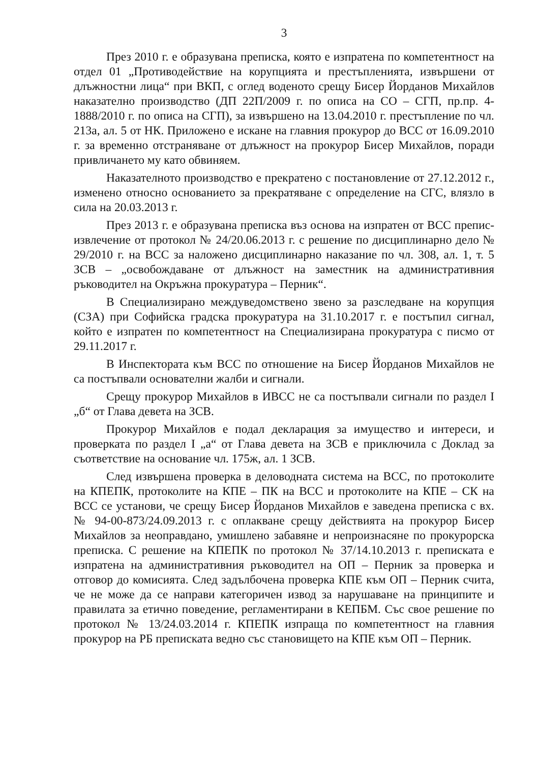3
През 2010 г. е образувана преписка, която е изпратена по компетентност на отдел 01 „Противодействие на корупцията и престъпленията, извършени от длъжностни лица“ при ВКП, с оглед воденото срещу Бисер Йорданов Михайлов наказателно производство (ДП 22П/2009 г. по описа на СО – СГП, пр.пр. 4-1888/2010 г. по описа на СГП), за извършено на 13.04.2010 г. престъпление по чл. 213а, ал. 5 от НК. Приложено е искане на главния прокурор до ВСС от 16.09.2010 г. за временно отстраняване от длъжност на прокурор Бисер Михайлов, поради привличането му като обвиняем.
Наказателното производство е прекратено с постановление от 27.12.2012 г., изменено относно основанието за прекратяване с определение на СГС, влязло в сила на 20.03.2013 г.
През 2013 г. е образувана преписка въз основа на изпратен от ВСС препис-извлечение от протокол № 24/20.06.2013 г. с решение по дисциплинарно дело № 29/2010 г. на ВСС за наложено дисциплинарно наказание по чл. 308, ал. 1, т. 5 ЗСВ – „освобождаване от длъжност на заместник на административния ръководител на Окръжна прокуратура – Перник“.
В Специализирано междуведомствено звено за разследване на корупция (СЗА) при Софийска градска прокуратура на 31.10.2017 г. е постъпил сигнал, който е изпратен по компетентност на Специализирана прокуратура с писмо от 29.11.2017 г.
В Инспектората към ВСС по отношение на Бисер Йорданов Михайлов не са постъпвали основателни жалби и сигнали.
Срещу прокурор Михайлов в ИВСС не са постъпвали сигнали по раздел I „б“ от Глава девета на ЗСВ.
Прокурор Михайлов е подал декларация за имущество и интереси, и проверката по раздел I „а“ от Глава девета на ЗСВ е приключила с Доклад за съответствие на основание чл. 175ж, ал. 1 ЗСВ.
След извършена проверка в деловодната система на ВСС, по протоколите на КПЕПК, протоколите на КПЕ – ПК на ВСС и протоколите на КПЕ – СК на ВСС се установи, че срещу Бисер Йорданов Михайлов е заведена преписка с вх. № 94-00-873/24.09.2013 г. с оплакване срещу действията на прокурор Бисер Михайлов за неоправдано, умишлено забавяне и непроизнасяне по прокурорска преписка. С решение на КПЕПК по протокол № 37/14.10.2013 г. преписката е изпратена на административния ръководител на ОП – Перник за проверка и отговор до комисията. След задълбочена проверка КПЕ към ОП – Перник счита, че не може да се направи категоричен извод за нарушаване на принципите и правилата за етично поведение, регламентирани в КЕПБМ. Със свое решение по протокол № 13/24.03.2014 г. КПЕПК изпраща по компетентност на главния прокурор на РБ преписката ведно със становището на КПЕ към ОП – Перник.